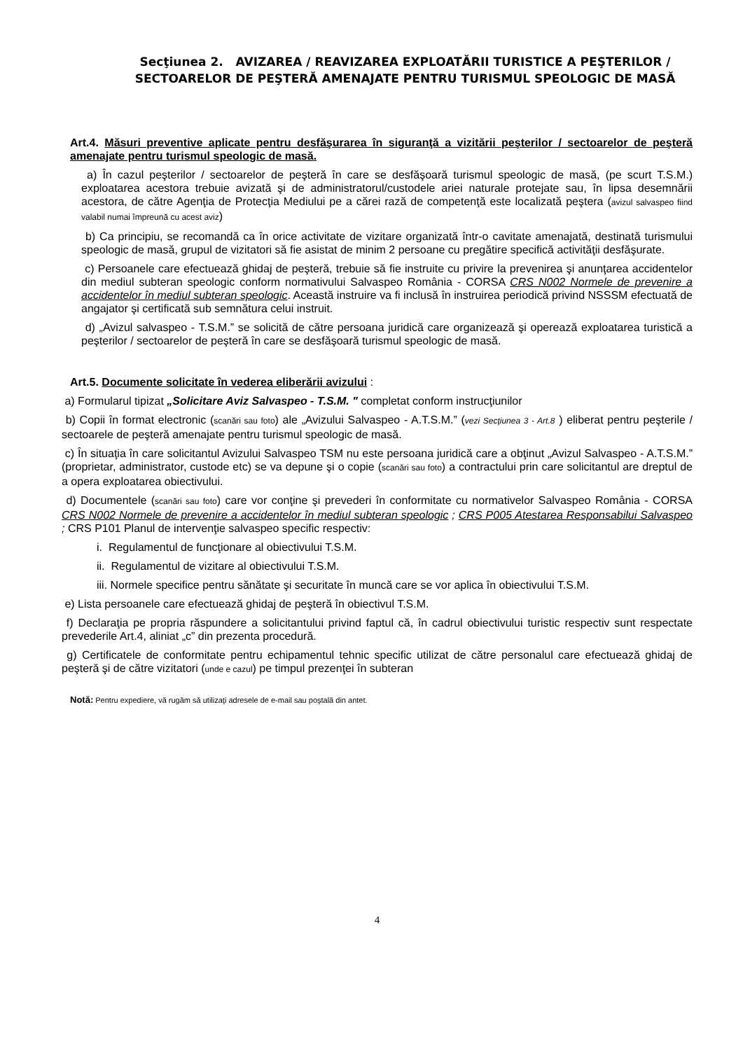Secţiunea 2. AVIZAREA / REAVIZAREA EXPLOATĂRII TURISTICE A PEŞTERILOR / SECTOARELOR DE PEŞTERĂ AMENAJATE PENTRU TURISMUL SPEOLOGIC DE MASĂ
Art.4. Măsuri preventive aplicate pentru desfăşurarea în siguranţă a vizitării peşterilor / sectoarelor de peşteră amenajate pentru turismul speologic de masă.
a) În cazul peşterilor / sectoarelor de peşteră în care se desfăşoară turismul speologic de masă, (pe scurt T.S.M.) exploatarea acestora trebuie avizată şi de administratorul/custodele ariei naturale protejate sau, în lipsa desemnării acestora, de către Agenţia de Protecţia Mediului pe a cărei rază de competenţă este localizată peştera (avizul salvaspeo fiind valabil numai împreună cu acest aviz)
b) Ca principiu, se recomandă ca în orice activitate de vizitare organizată într-o cavitate amenajată, destinată turismului speologic de masă, grupul de vizitatori să fie asistat de minim 2 persoane cu pregătire specifică activităţii desfăşurate.
c) Persoanele care efectuează ghidaj de peşteră, trebuie să fie instruite cu privire la prevenirea şi anunţarea accidentelor din mediul subteran speologic conform normativului Salvaspeo România - CORSA CRS N002 Normele de prevenire a accidentelor în mediul subteran speologic. Această instruire va fi inclusă în instruirea periodică privind NSSSM efectuată de angajator şi certificată sub semnătura celui instruit.
d) „Avizul salvaspeo - T.S.M.” se solicită de către persoana juridică care organizează şi operează exploatarea turistică a peşterilor / sectoarelor de peşteră în care se desfăşoară turismul speologic de masă.
Art.5. Documente solicitate în vederea eliberării avizului :
a) Formularul tipizat „Solicitare Aviz Salvaspeo - T.S.M. " completat conform instrucţiunilor
b) Copii în format electronic (scanări sau foto) ale „Avizului Salvaspeo - A.T.S.M.” (vezi Secţiunea 3 - Art.8 ) eliberat pentru peşterile / sectoarele de peşteră amenajate pentru turismul speologic de masă.
c) În situaţia în care solicitantul Avizului Salvaspeo TSM nu este persoana juridică care a obţinut „Avizul Salvaspeo - A.T.S.M.” (proprietar, administrator, custode etc) se va depune şi o copie (scanări sau foto) a contractului prin care solicitantul are dreptul de a opera exploatarea obiectivului.
d) Documentele (scanări sau foto) care vor conţine şi prevederi în conformitate cu normativelor Salvaspeo România - CORSA CRS N002 Normele de prevenire a accidentelor în mediul subteran speologic ; CRS P005 Atestarea Responsabilui Salvaspeo ; CRS P101 Planul de intervenţie salvaspeo specific respectiv:
i. Regulamentul de funcţionare al obiectivului T.S.M.
ii. Regulamentul de vizitare al obiectivului T.S.M.
iii. Normele specifice pentru sănătate şi securitate în muncă care se vor aplica în obiectivului T.S.M.
e) Lista persoanele care efectuează ghidaj de peşteră în obiectivul T.S.M.
f) Declaraţia pe propria răspundere a solicitantului privind faptul că, în cadrul obiectivului turistic respectiv sunt respectate prevederile Art.4, aliniat „c” din prezenta procedură.
g) Certificatele de conformitate pentru echipamentul tehnic specific utilizat de către personalul care efectuează ghidaj de peşteră şi de către vizitatori (unde e cazul) pe timpul prezenţei în subteran
Notă: Pentru expediere, vă rugăm să utilizaţi adresele de e-mail sau poştală din antet.
4